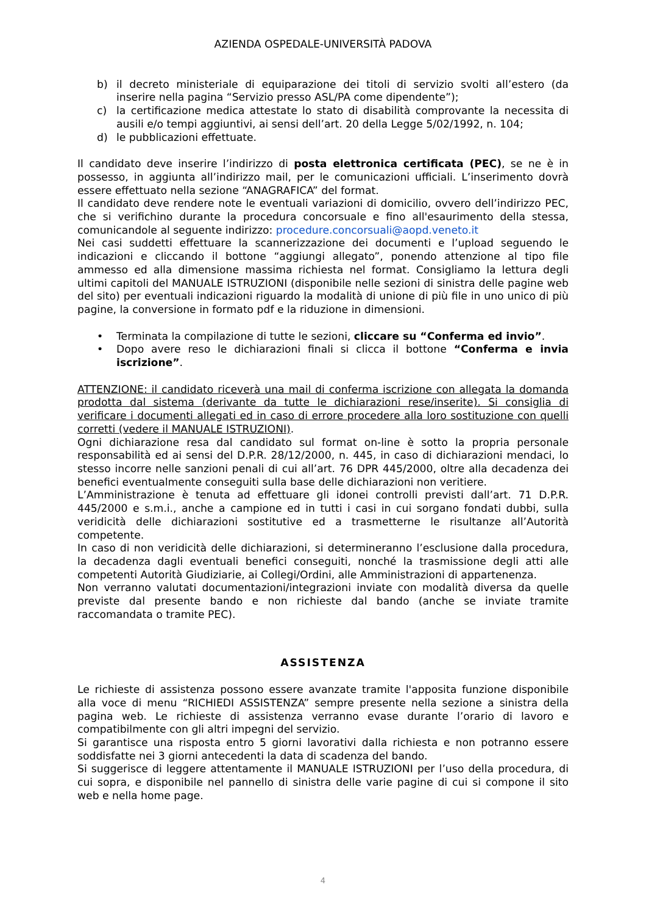AZIENDA OSPEDALE-UNIVERSITÀ PADOVA
b) il decreto ministeriale di equiparazione dei titoli di servizio svolti all’estero (da inserire nella pagina “Servizio presso ASL/PA come dipendente”);
c) la certificazione medica attestate lo stato di disabilità comprovante la necessita di ausili e/o tempi aggiuntivi, ai sensi dell’art. 20 della Legge 5/02/1992, n. 104;
d) le pubblicazioni effettuate.
Il candidato deve inserire l’indirizzo di posta elettronica certificata (PEC), se ne è in possesso, in aggiunta all’indirizzo mail, per le comunicazioni ufficiali. L’inserimento dovrà essere effettuato nella sezione “ANAGRAFICA” del format.
Il candidato deve rendere note le eventuali variazioni di domicilio, ovvero dell’indirizzo PEC, che si verifichino durante la procedura concorsuale e fino all'esaurimento della stessa, comunicandole al seguente indirizzo: procedure.concorsuali@aopd.veneto.it
Nei casi suddetti effettuare la scannerizzazione dei documenti e l’upload seguendo le indicazioni e cliccando il bottone “aggiungi allegato”, ponendo attenzione al tipo file ammesso ed alla dimensione massima richiesta nel format. Consigliamo la lettura degli ultimi capitoli del MANUALE ISTRUZIONI (disponibile nelle sezioni di sinistra delle pagine web del sito) per eventuali indicazioni riguardo la modalità di unione di più file in uno unico di più pagine, la conversione in formato pdf e la riduzione in dimensioni.
• Terminata la compilazione di tutte le sezioni, cliccare su “Conferma ed invio”.
• Dopo avere reso le dichiarazioni finali si clicca il bottone “Conferma e invia iscrizione”.
ATTENZIONE: il candidato riceverà una mail di conferma iscrizione con allegata la domanda prodotta dal sistema (derivante da tutte le dichiarazioni rese/inserite). Si consiglia di verificare i documenti allegati ed in caso di errore procedere alla loro sostituzione con quelli corretti (vedere il MANUALE ISTRUZIONI).
Ogni dichiarazione resa dal candidato sul format on-line è sotto la propria personale responsabilità ed ai sensi del D.P.R. 28/12/2000, n. 445, in caso di dichiarazioni mendaci, lo stesso incorre nelle sanzioni penali di cui all’art. 76 DPR 445/2000, oltre alla decadenza dei benefici eventualmente conseguiti sulla base delle dichiarazioni non veritiere.
L’Amministrazione è tenuta ad effettuare gli idonei controlli previsti dall’art. 71 D.P.R. 445/2000 e s.m.i., anche a campione ed in tutti i casi in cui sorgano fondati dubbi, sulla veridicità delle dichiarazioni sostitutive ed a trasmetterne le risultanze all’Autorità competente.
In caso di non veridicità delle dichiarazioni, si determineranno l’esclusione dalla procedura, la decadenza dagli eventuali benefici conseguiti, nonché la trasmissione degli atti alle competenti Autorità Giudiziarie, ai Collegi/Ordini, alle Amministrazioni di appartenenza.
Non verranno valutati documentazioni/integrazioni inviate con modalità diversa da quelle previste dal presente bando e non richieste dal bando (anche se inviate tramite raccomandata o tramite PEC).
ASSISTENZA
Le richieste di assistenza possono essere avanzate tramite l'apposita funzione disponibile alla voce di menu “RICHIEDI ASSISTENZA” sempre presente nella sezione a sinistra della pagina web. Le richieste di assistenza verranno evase durante l’orario di lavoro e compatibilmente con gli altri impegni del servizio.
Si garantisce una risposta entro 5 giorni lavorativi dalla richiesta e non potranno essere soddisfatte nei 3 giorni antecedenti la data di scadenza del bando.
Si suggerisce di leggere attentamente il MANUALE ISTRUZIONI per l’uso della procedura, di cui sopra, e disponibile nel pannello di sinistra delle varie pagine di cui si compone il sito web e nella home page.
4